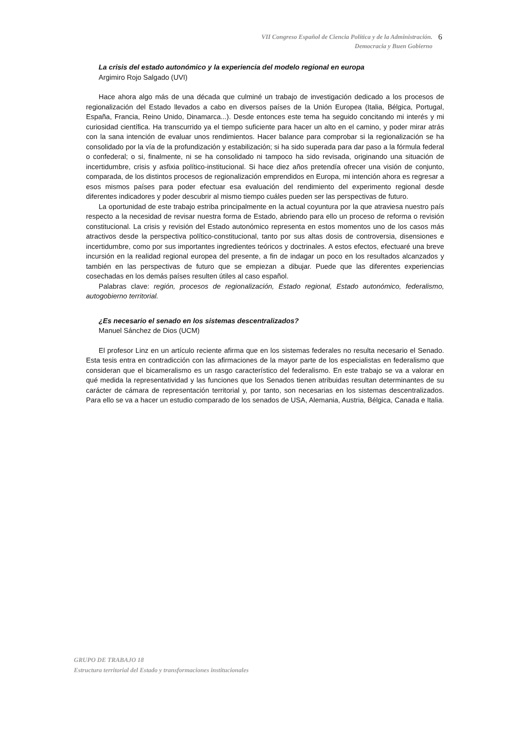VII Congreso Español de Ciencia Política y de la Administración. 6
Democracia y Buen Gobierno
La crisis del estado autonómico y la experiencia del modelo regional en europa
Argimiro Rojo Salgado (UVI)
Hace ahora algo más de una década que culminé un trabajo de investigación dedicado a los procesos de regionalización del Estado llevados a cabo en diversos países de la Unión Europea (Italia, Bélgica, Portugal, España, Francia, Reino Unido, Dinamarca...). Desde entonces este tema ha seguido concitando mi interés y mi curiosidad científica. Ha transcurrido ya el tiempo suficiente para hacer un alto en el camino, y poder mirar atrás con la sana intención de evaluar unos rendimientos. Hacer balance para comprobar si la regionalización se ha consolidado por la vía de la profundización y estabilización; si ha sido superada para dar paso a la fórmula federal o confederal; o si, finalmente, ni se ha consolidado ni tampoco ha sido revisada, originando una situación de incertidumbre, crisis y asfixia político-institucional. Si hace diez años pretendía ofrecer una visión de conjunto, comparada, de los distintos procesos de regionalización emprendidos en Europa, mi intención ahora es regresar a esos mismos países para poder efectuar esa evaluación del rendimiento del experimento regional desde diferentes indicadores y poder descubrir al mismo tiempo cuáles pueden ser las perspectivas de futuro.
La oportunidad de este trabajo estriba principalmente en la actual coyuntura por la que atraviesa nuestro país respecto a la necesidad de revisar nuestra forma de Estado, abriendo para ello un proceso de reforma o revisión constitucional. La crisis y revisión del Estado autonómico representa en estos momentos uno de los casos más atractivos desde la perspectiva político-constitucional, tanto por sus altas dosis de controversia, disensiones e incertidumbre, como por sus importantes ingredientes teóricos y doctrinales. A estos efectos, efectuaré una breve incursión en la realidad regional europea del presente, a fin de indagar un poco en los resultados alcanzados y también en las perspectivas de futuro que se empiezan a dibujar. Puede que las diferentes experiencias cosechadas en los demás países resulten útiles al caso español.
Palabras clave: región, procesos de regionalización, Estado regional, Estado autonómico, federalismo, autogobierno territorial.
¿Es necesario el senado en los sistemas descentralizados?
Manuel Sánchez de Dios (UCM)
El profesor Linz en un artículo reciente afirma que en los sistemas federales no resulta necesario el Senado. Esta tesis entra en contradicción con las afirmaciones de la mayor parte de los especialistas en federalismo que consideran que el bicameralismo es un rasgo característico del federalismo. En este trabajo se va a valorar en qué medida la representatividad y las funciones que los Senados tienen atribuidas resultan determinantes de su carácter de cámara de representación territorial y, por tanto, son necesarias en los sistemas descentralizados. Para ello se va a hacer un estudio comparado de los senados de USA, Alemania, Austria, Bélgica, Canada e Italia.
GRUPO DE TRABAJO 18
Estructura territorial del Estado y transformaciones institucionales